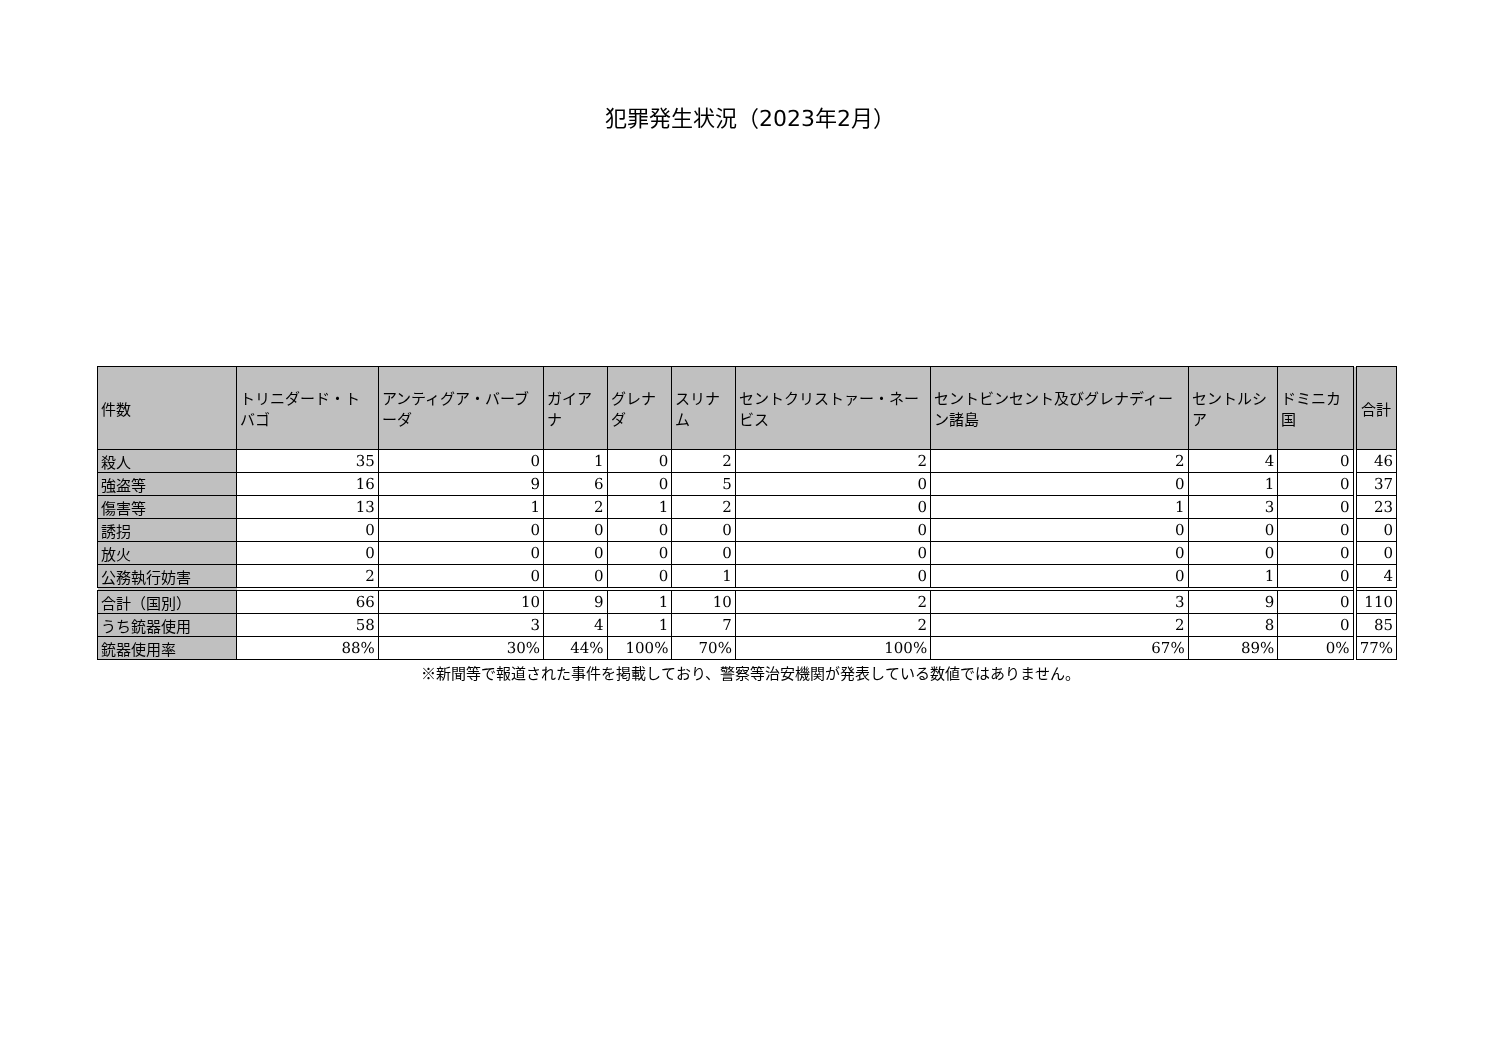犯罪発生状況（2023年2月）
| 件数 | トリニダード・トバゴ | アンティグア・バーブーダ | ガイアナ | グレナダ | スリナム | セントクリストァー・ネービス | セントビンセント及びグレナディーン諸島 | セントルシア | ドミニカ国 | 合計 |
| --- | --- | --- | --- | --- | --- | --- | --- | --- | --- | --- |
| 殺人 | 35 | 0 | 1 | 0 | 2 | 2 | 2 | 4 | 0 | 46 |
| 強盗等 | 16 | 9 | 6 | 0 | 5 | 0 | 0 | 1 | 0 | 37 |
| 傷害等 | 13 | 1 | 2 | 1 | 2 | 0 | 1 | 3 | 0 | 23 |
| 誘拐 | 0 | 0 | 0 | 0 | 0 | 0 | 0 | 0 | 0 | 0 |
| 放火 | 0 | 0 | 0 | 0 | 0 | 0 | 0 | 0 | 0 | 0 |
| 公務執行妨害 | 2 | 0 | 0 | 0 | 1 | 0 | 0 | 1 | 0 | 4 |
| 合計（国別） | 66 | 10 | 9 | 1 | 10 | 2 | 3 | 9 | 0 | 110 |
| うち銃器使用 | 58 | 3 | 4 | 1 | 7 | 2 | 2 | 8 | 0 | 85 |
| 銃器使用率 | 88% | 30% | 44% | 100% | 70% | 100% | 67% | 89% | 0% | 77% |
※新聞等で報道された事件を掲載しており、警察等治安機関が発表している数値ではありません。